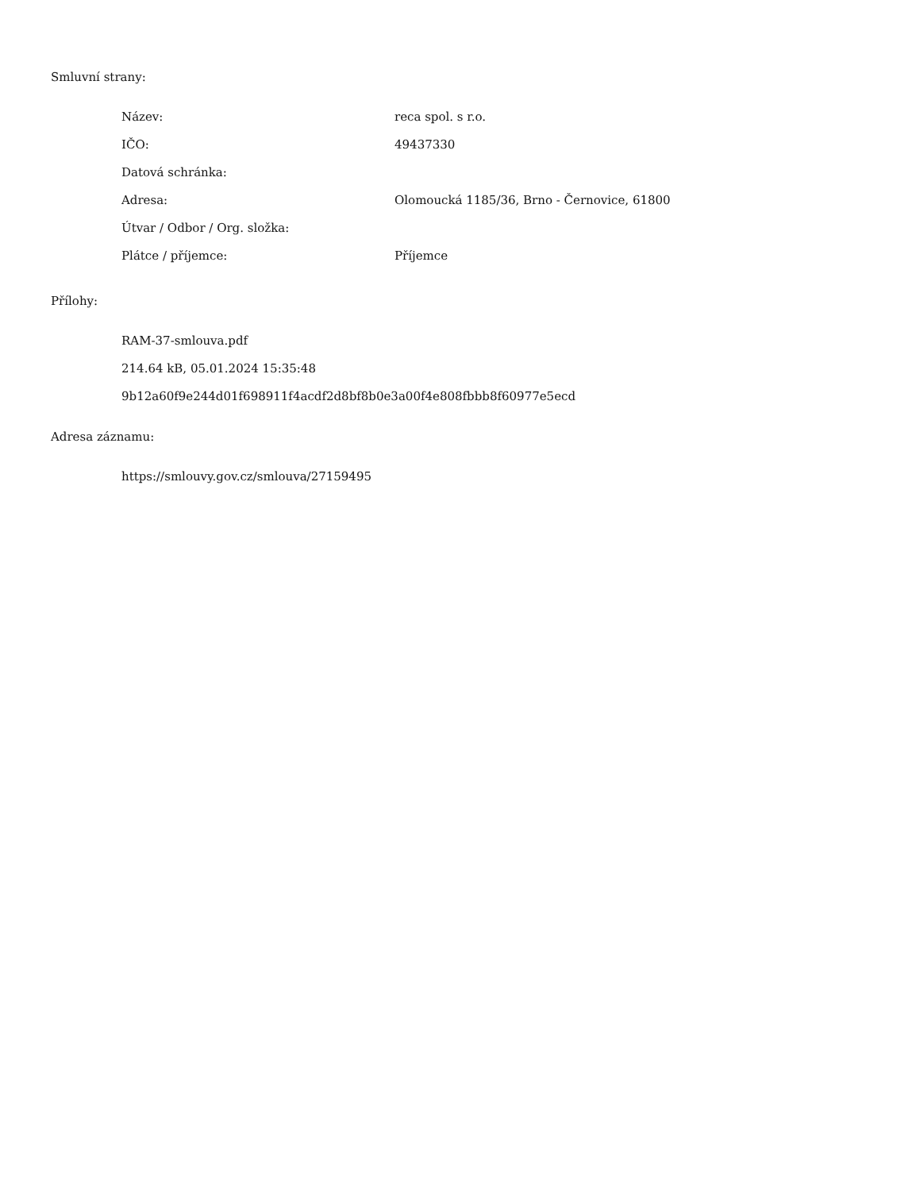Smluvní strany:
| Název: | reca spol. s r.o. |
| IČO: | 49437330 |
| Datová schránka: | |
| Adresa: | Olomoucká 1185/36, Brno - Černovice, 61800 |
| Útvar / Odbor / Org. složka: | |
| Plátce / příjemce: | Příjemce |
Přílohy:
RAM-37-smlouva.pdf
214.64 kB, 05.01.2024 15:35:48
9b12a60f9e244d01f698911f4acdf2d8bf8b0e3a00f4e808fbbb8f60977e5ecd
Adresa záznamu:
https://smlouvy.gov.cz/smlouva/27159495